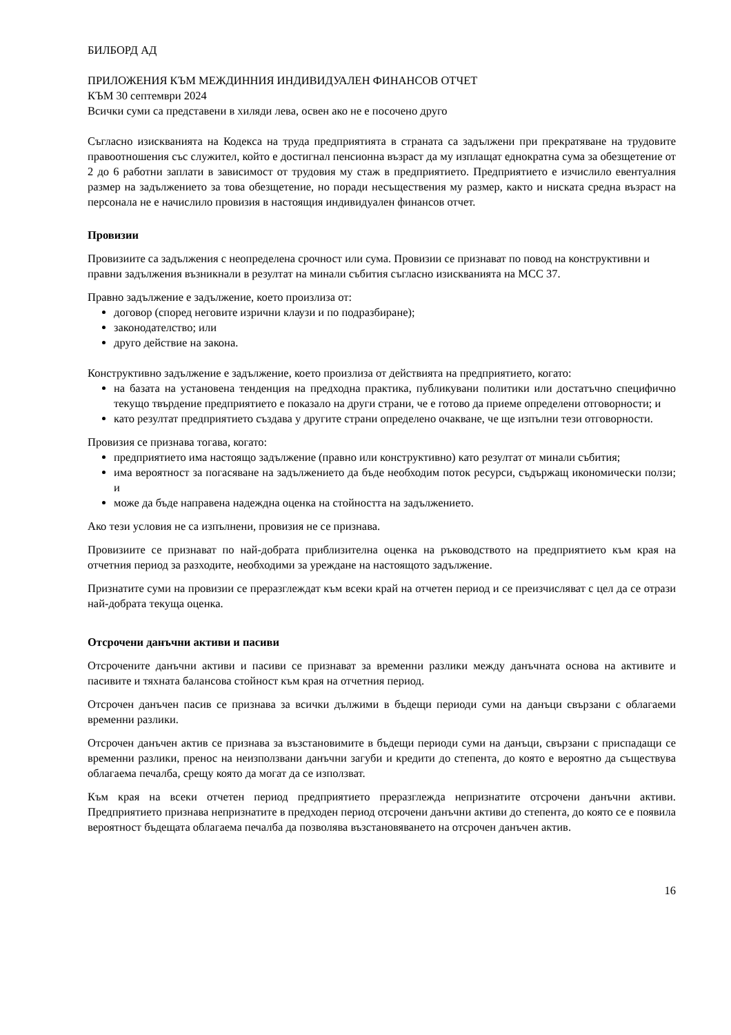БИЛБОРД АД
ПРИЛОЖЕНИЯ КЪМ МЕЖДИННИЯ ИНДИВИДУАЛЕН ФИНАНСОВ ОТЧЕТ
КЪМ 30 септември 2024
Всички суми са представени в хиляди лева, освен ако не е посочено друго
Съгласно изискванията на Кодекса на труда предприятията в страната са задължени при прекратяване на трудовите правоотношения със служител, който е достигнал пенсионна възраст да му изплащат еднократна сума за обезщетение от 2 до 6 работни заплати в зависимост от трудовия му стаж в предприятието. Предприятието е изчислило евентуалния размер на задължението за това обезщетение, но поради несъществения му размер, както и ниската средна възраст на персонала не е начислило провизия в настоящия индивидуален финансов отчет.
Провизии
Провизиите са задължения с неопределена срочност или сума. Провизии се признават по повод на конструктивни и правни задължения възникнали в резултат на минали събития съгласно изискванията на МСС 37.
Правно задължение е задължение, което произлиза от:
договор (според неговите изрични клаузи и по подразбиране);
законодателство; или
друго действие на закона.
Конструктивно задължение е задължение, което произлиза от действията на предприятието, когато:
на базата на установена тенденция на предходна практика, публикувани политики или достатъчно специфично текущо твърдение предприятието е показало на други страни, че е готово да приеме определени отговорности; и
като резултат предприятието създава у другите страни определено очакване, че ще изпълни тези отговорности.
Провизия се признава тогава, когато:
предприятието има настоящо задължение (правно или конструктивно) като резултат от минали събития;
има вероятност за погасяване на задължението да бъде необходим поток ресурси, съдържащ икономически ползи; и
може да бъде направена надеждна оценка на стойността на задължението.
Ако тези условия не са изпълнени, провизия не се признава.
Провизиите се признават по най-добрата приблизителна оценка на ръководството на предприятието към края на отчетния период за разходите, необходими за уреждане на настоящото задължение.
Признатите суми на провизии се преразглеждат към всеки край на отчетен период и се преизчисляват с цел да се отрази най-добрата текуща оценка.
Отсрочени данъчни активи и пасиви
Отсрочените данъчни активи и пасиви се признават за временни разлики между данъчната основа на активите и пасивите и тяхната балансова стойност към края на отчетния период.
Отсрочен данъчен пасив се признава за всички дължими в бъдещи периоди суми на данъци свързани с облагаеми временни разлики.
Отсрочен данъчен актив се признава за възстановимите в бъдещи периоди суми на данъци, свързани с приспадащи се временни разлики, пренос на неизползвани данъчни загуби и кредити до степента, до която е вероятно да съществува облагаема печалба, срещу която да могат да се използват.
Към края на всеки отчетен период предприятието преразглежда непризнатите отсрочени данъчни активи. Предприятието признава непризнатите в предходен период отсрочени данъчни активи до степента, до която се е появила вероятност бъдещата облагаема печалба да позволява възстановяването на отсрочен данъчен актив.
16